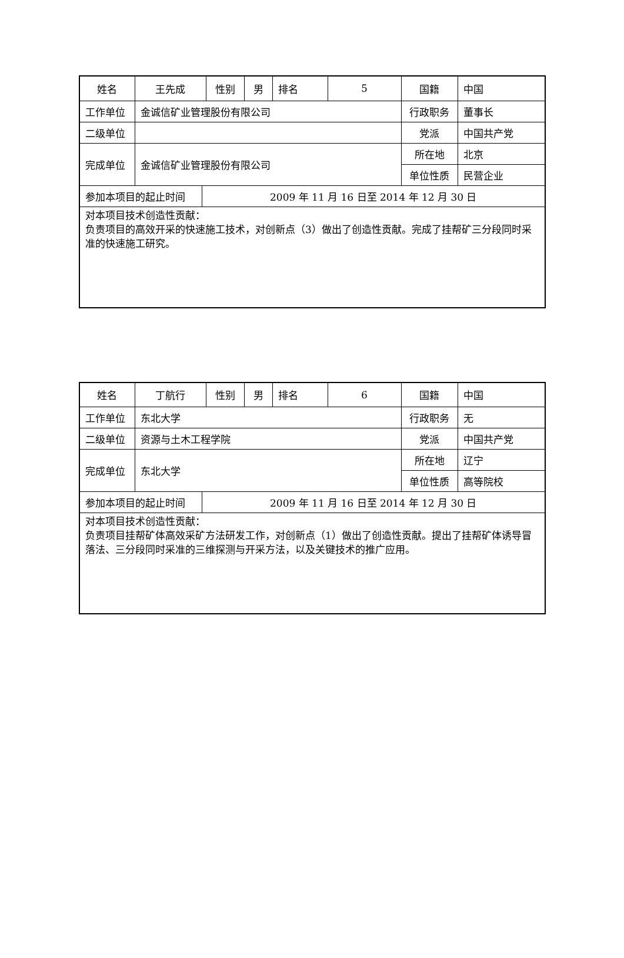| 姓名 | 王先成 | | 性别 | 男 | 排名 | 5 | 国籍 | 中国 |
| 工作单位 | 金诚信矿业管理股份有限公司 | | | | | | 行政职务 | 董事长 |
| 二级单位 | | | | | | | 党派 | 中国共产党 |
| 完成单位 | 金诚信矿业管理股份有限公司 | | | | | | 所在地 | 北京 |
| | | | | | | | 单位性质 | 民营企业 |
| 参加本项目的起止时间 | | 2009 年 11 月 16 日至 2014 年 12 月 30 日 | | | | | | |
| 对本项目技术创造性贡献： 负责项目的高效开采的快速施工技术，对创新点（3）做出了创造性贡献。完成了挂帮矿三分段同时采准的快速施工研究。 | | | | | | | | |
| 姓名 | 丁航行 | | 性别 | 男 | 排名 | 6 | 国籍 | 中国 |
| 工作单位 | 东北大学 | | | | | | 行政职务 | 无 |
| 二级单位 | 资源与土木工程学院 | | | | | | 党派 | 中国共产党 |
| 完成单位 | 东北大学 | | | | | | 所在地 | 辽宁 |
| | | | | | | | 单位性质 | 高等院校 |
| 参加本项目的起止时间 | | 2009 年 11 月 16 日至 2014 年 12 月 30 日 | | | | | | |
| 对本项目技术创造性贡献： 负责项目挂帮矿体高效采矿方法研发工作，对创新点（1）做出了创造性贡献。提出了挂帮矿体诱导冒落法、三分段同时采准的三维探测与开采方法，以及关键技术的推广应用。 | | | | | | | | |